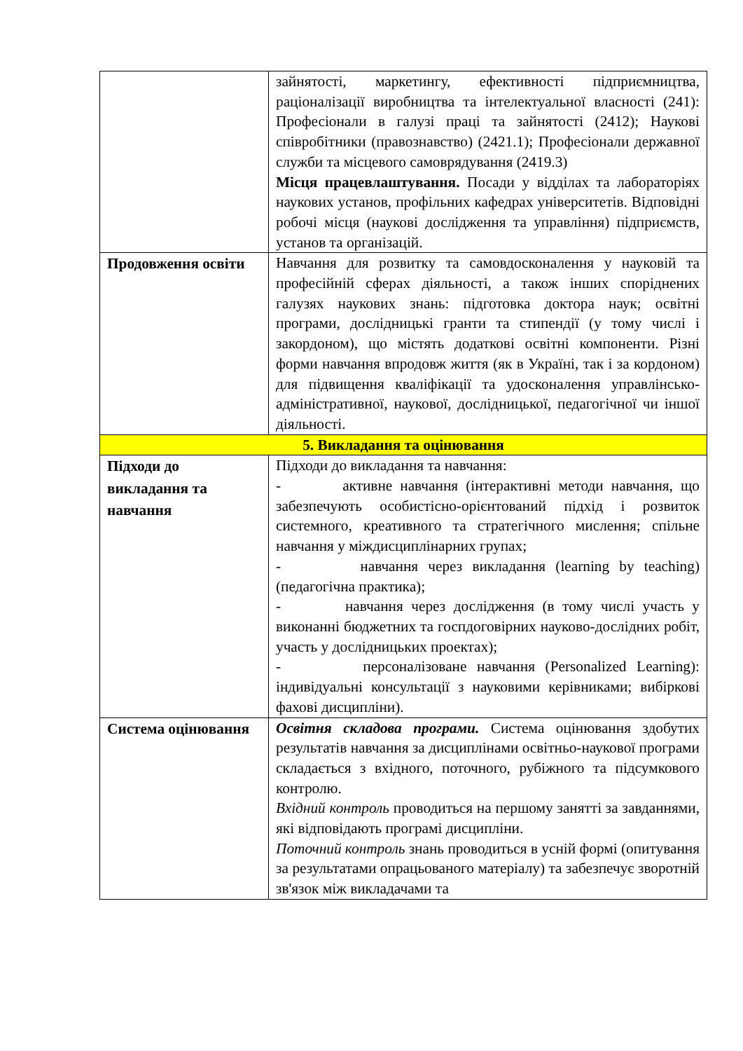| | зайнятості, маркетингу, ефективності підприємництва, раціоналізації виробництва та інтелектуальної власності (241): Професіонали в галузі праці та зайнятості (2412); Наукові співробітники (правознавство) (2421.1); Професіонали державної служби та місцевого самоврядування (2419.3) Місця працевлаштування. Посади у відділах та лабораторіях наукових установ, профільних кафедрах університетів. Відповідні робочі місця (наукові дослідження та управління) підприємств, установ та організацій. |
| Продовження освіти | Навчання для розвитку та самовдосконалення у науковій та професійній сферах діяльності, а також інших споріднених галузях наукових знань: підготовка доктора наук; освітні програми, дослідницькі гранти та стипендії (у тому числі і закордоном), що містять додаткові освітні компоненти. Різні форми навчання впродовж життя (як в Україні, так і за кордоном) для підвищення кваліфікації та удосконалення управлінсько-адміністративної, наукової, дослідницької, педагогічної чи іншої діяльності. |
| 5. Викладання та оцінювання | |
| Підходи до викладання та навчання | Підходи до викладання та навчання: - активне навчання (інтерактивні методи навчання, що забезпечують особистісно-орієнтований підхід і розвиток системного, креативного та стратегічного мислення; спільне навчання у міждисциплінарних групах; - навчання через викладання (learning by teaching) (педагогічна практика); - навчання через дослідження (в тому числі участь у виконанні бюджетних та госпдоговірних науково-дослідних робіт, участь у дослідницьких проектах); - персоналізоване навчання (Personalized Learning): індивідуальні консультації з науковими керівниками; вибіркові фахові дисципліни). |
| Система оцінювання | Освітня складова програми. Система оцінювання здобутих результатів навчання за дисциплінами освітньо-наукової програми складається з вхідного, поточного, рубіжного та підсумкового контролю. Вхідний контроль проводиться на першому занятті за завданнями, які відповідають програмі дисципліни. Поточний контроль знань проводиться в усній формі (опитування за результатами опрацьованого матеріалу) та забезпечує зворотній зв'язок між викладачами та |